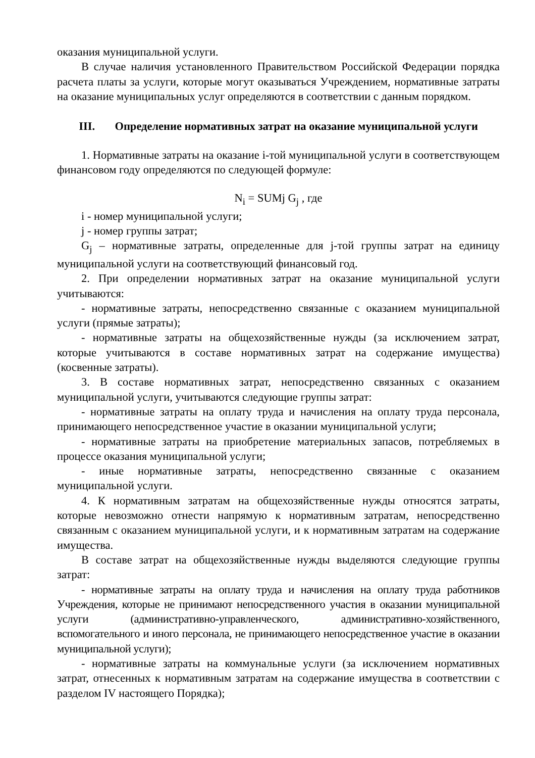оказания муниципальной услуги.
В случае наличия установленного Правительством Российской Федерации порядка расчета платы за услуги, которые могут оказываться Учреждением, нормативные затраты на оказание муниципальных услуг определяются в соответствии с данным порядком.
III. Определение нормативных затрат на оказание муниципальной услуги
1. Нормативные затраты на оказание i-той муниципальной услуги в соответствующем финансовом году определяются по следующей формуле:
N<sub>i</sub> = SUMj G<sub>j</sub> , где
i - номер муниципальной услуги;
j - номер группы затрат;
G<sub>j</sub> – нормативные затраты, определенные для j-той группы затрат на единицу муниципальной услуги на соответствующий финансовый год.
2. При определении нормативных затрат на оказание муниципальной услуги учитываются:
- нормативные затраты, непосредственно связанные с оказанием муниципальной услуги (прямые затраты);
- нормативные затраты на общехозяйственные нужды (за исключением затрат, которые учитываются в составе нормативных затрат на содержание имущества) (косвенные затраты).
3. В составе нормативных затрат, непосредственно связанных с оказанием муниципальной услуги, учитываются следующие группы затрат:
- нормативные затраты на оплату труда и начисления на оплату труда персонала, принимающего непосредственное участие в оказании муниципальной услуги;
- нормативные затраты на приобретение материальных запасов, потребляемых в процессе оказания муниципальной услуги;
- иные нормативные затраты, непосредственно связанные с оказанием муниципальной услуги.
4. К нормативным затратам на общехозяйственные нужды относятся затраты, которые невозможно отнести напрямую к нормативным затратам, непосредственно связанным с оказанием муниципальной услуги, и к нормативным затратам на содержание имущества.
В составе затрат на общехозяйственные нужды выделяются следующие группы затрат:
- нормативные затраты на оплату труда и начисления на оплату труда работников Учреждения, которые не принимают непосредственного участия в оказании муниципальной услуги (административно-управленческого, административно-хозяйственного, вспомогательного и иного персонала, не принимающего непосредственное участие в оказании муниципальной услуги);
- нормативные затраты на коммунальные услуги (за исключением нормативных затрат, отнесенных к нормативным затратам на содержание имущества в соответствии с разделом IV настоящего Порядка);